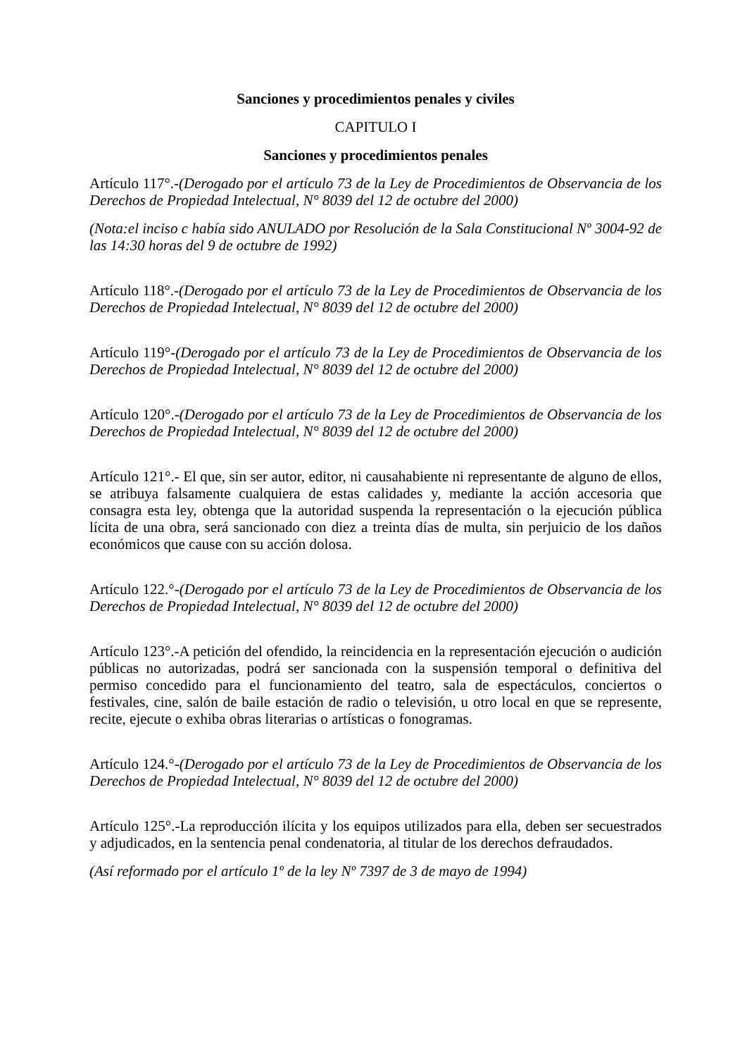Sanciones y procedimientos penales y civiles
CAPITULO I
Sanciones y procedimientos penales
Artículo 117°.-(Derogado por el artículo 73 de la Ley de Procedimientos de Observancia de los Derechos de Propiedad Intelectual, N° 8039 del 12 de octubre del 2000)
(Nota:el inciso c había sido ANULADO por Resolución de la Sala Constitucional Nº 3004-92 de las 14:30 horas del 9 de octubre de 1992)
Artículo 118°.-(Derogado por el artículo 73 de la Ley de Procedimientos de Observancia de los Derechos de Propiedad Intelectual, N° 8039 del 12 de octubre del 2000)
Artículo 119°-(Derogado por el artículo 73 de la Ley de Procedimientos de Observancia de los Derechos de Propiedad Intelectual, N° 8039 del 12 de octubre del 2000)
Artículo 120°.-(Derogado por el artículo 73 de la Ley de Procedimientos de Observancia de los Derechos de Propiedad Intelectual, N° 8039 del 12 de octubre del 2000)
Artículo 121°.- El que, sin ser autor, editor, ni causahabiente ni representante de alguno de ellos, se atribuya falsamente cualquiera de estas calidades y, mediante la acción accesoria que consagra esta ley, obtenga que la autoridad suspenda la representación o la ejecución pública lícita de una obra, será sancionado con diez a treinta días de multa, sin perjuicio de los daños económicos que cause con su acción dolosa.
Artículo 122.°-(Derogado por el artículo 73 de la Ley de Procedimientos de Observancia de los Derechos de Propiedad Intelectual, N° 8039 del 12 de octubre del 2000)
Artículo 123°.-A petición del ofendido, la reincidencia en la representación ejecución o audición públicas no autorizadas, podrá ser sancionada con la suspensión temporal o definitiva del permiso concedido para el funcionamiento del teatro, sala de espectáculos, conciertos o festivales, cine, salón de baile estación de radio o televisión, u otro local en que se represente, recite, ejecute o exhiba obras literarias o artísticas o fonogramas.
Artículo 124.°-(Derogado por el artículo 73 de la Ley de Procedimientos de Observancia de los Derechos de Propiedad Intelectual, N° 8039 del 12 de octubre del 2000)
Artículo 125°.-La reproducción ilícita y los equipos utilizados para ella, deben ser secuestrados y adjudicados, en la sentencia penal condenatoria, al titular de los derechos defraudados.
(Así reformado por el artículo 1º de la ley Nº 7397 de 3 de mayo de 1994)